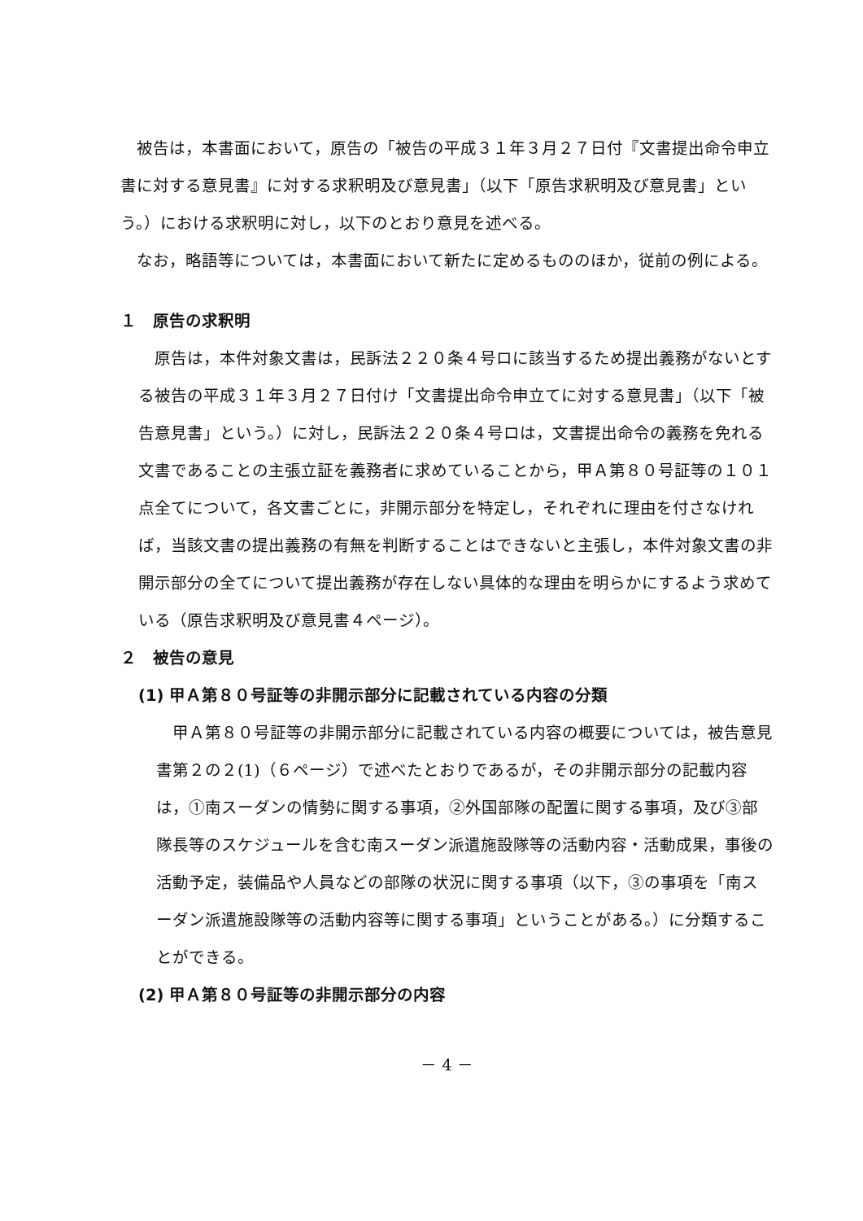被告は，本書面において，原告の「被告の平成３１年３月２７日付『文書提出命令申立書に対する意見書』に対する求釈明及び意見書」（以下「原告求釈明及び意見書」という。）における求釈明に対し，以下のとおり意見を述べる。
なお，略語等については，本書面において新たに定めるもののほか，従前の例による。
１　原告の求釈明
原告は，本件対象文書は，民訴法２２０条４号ロに該当するため提出義務がないとする被告の平成３１年３月２７日付け「文書提出命令申立てに対する意見書」（以下「被告意見書」という。）に対し，民訴法２２０条４号ロは，文書提出命令の義務を免れる文書であることの主張立証を義務者に求めていることから，甲Ａ第８０号証等の１０１点全てについて，各文書ごとに，非開示部分を特定し，それぞれに理由を付さなければ，当該文書の提出義務の有無を判断することはできないと主張し，本件対象文書の非開示部分の全てについて提出義務が存在しない具体的な理由を明らかにするよう求めている（原告求釈明及び意見書４ページ）。
２　被告の意見
(1) 甲Ａ第８０号証等の非開示部分に記載されている内容の分類
甲Ａ第８０号証等の非開示部分に記載されている内容の概要については，被告意見書第２の２(1)（６ページ）で述べたとおりであるが，その非開示部分の記載内容は，①南スーダンの情勢に関する事項，②外国部隊の配置に関する事項，及び③部隊長等のスケジュールを含む南スーダン派遣施設隊等の活動内容・活動成果，事後の活動予定，装備品や人員などの部隊の状況に関する事項（以下，③の事項を「南スーダン派遣施設隊等の活動内容等に関する事項」ということがある。）に分類することができる。
(2) 甲Ａ第８０号証等の非開示部分の内容
－ 4 －